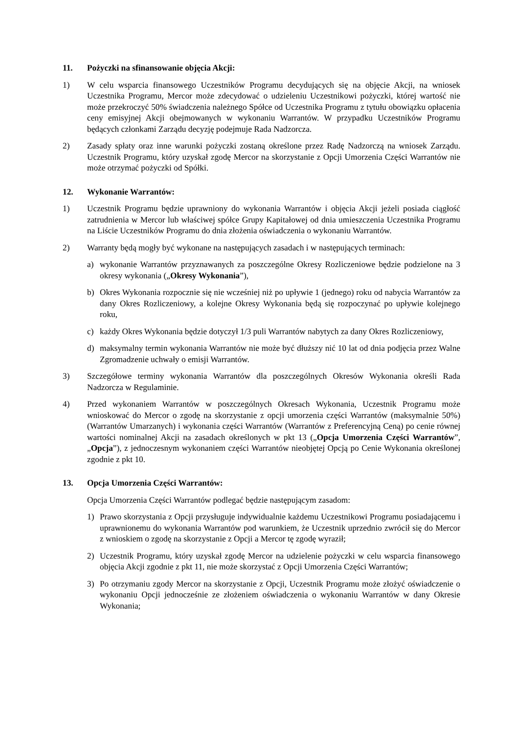11. Pożyczki na sfinansowanie objęcia Akcji:
1) W celu wsparcia finansowego Uczestników Programu decydujących się na objęcie Akcji, na wniosek Uczestnika Programu, Mercor może zdecydować o udzieleniu Uczestnikowi pożyczki, której wartość nie może przekroczyć 50% świadczenia należnego Spółce od Uczestnika Programu z tytułu obowiązku opłacenia ceny emisyjnej Akcji obejmowanych w wykonaniu Warrantów. W przypadku Uczestników Programu będących członkami Zarządu decyzję podejmuje Rada Nadzorcza.
2) Zasady spłaty oraz inne warunki pożyczki zostaną określone przez Radę Nadzorczą na wniosek Zarządu. Uczestnik Programu, który uzyskał zgodę Mercor na skorzystanie z Opcji Umorzenia Części Warrantów nie może otrzymać pożyczki od Spółki.
12. Wykonanie Warrantów:
1) Uczestnik Programu będzie uprawniony do wykonania Warrantów i objęcia Akcji jeżeli posiada ciągłość zatrudnienia w Mercor lub właściwej spółce Grupy Kapitałowej od dnia umieszczenia Uczestnika Programu na Liście Uczestników Programu do dnia złożenia oświadczenia o wykonaniu Warrantów.
2) Warranty będą mogły być wykonane na następujących zasadach i w następujących terminach:
a) wykonanie Warrantów przyznawanych za poszczególne Okresy Rozliczeniowe będzie podzielone na 3 okresy wykonania („Okresy Wykonania”),
b) Okres Wykonania rozpocznie się nie wcześniej niż po upływie 1 (jednego) roku od nabycia Warrantów za dany Okres Rozliczeniowy, a kolejne Okresy Wykonania będą się rozpoczynać po upływie kolejnego roku,
c) każdy Okres Wykonania będzie dotyczył 1/3 puli Warrantów nabytych za dany Okres Rozliczeniowy,
d) maksymalny termin wykonania Warrantów nie może być dłuższy nić 10 lat od dnia podjęcia przez Walne Zgromadzenie uchwały o emisji Warrantów.
3) Szczegółowe terminy wykonania Warrantów dla poszczególnych Okresów Wykonania określi Rada Nadzorcza w Regulaminie.
4) Przed wykonaniem Warrantów w poszczególnych Okresach Wykonania, Uczestnik Programu może wnioskować do Mercor o zgodę na skorzystanie z opcji umorzenia części Warrantów (maksymalnie 50%) (Warrantów Umarzanych) i wykonania części Warrantów (Warrantów z Preferencyjną Ceną) po cenie równej wartości nominalnej Akcji na zasadach określonych w pkt 13 („Opcja Umorzenia Części Warrantów”, „Opcja”), z jednoczesnym wykonaniem części Warrantów nieobjętej Opcją po Cenie Wykonania określonej zgodnie z pkt 10.
13. Opcja Umorzenia Części Warrantów:
Opcja Umorzenia Części Warrantów podlegać będzie następującym zasadom:
1) Prawo skorzystania z Opcji przysługuje indywidualnie każdemu Uczestnikowi Programu posiadającemu i uprawnionemu do wykonania Warrantów pod warunkiem, że Uczestnik uprzednio zwrócił się do Mercor z wnioskiem o zgodę na skorzystanie z Opcji a Mercor tę zgodę wyraził;
2) Uczestnik Programu, który uzyskał zgodę Mercor na udzielenie pożyczki w celu wsparcia finansowego objęcia Akcji zgodnie z pkt 11, nie może skorzystać z Opcji Umorzenia Części Warrantów;
3) Po otrzymaniu zgody Mercor na skorzystanie z Opcji, Uczestnik Programu może złożyć oświadczenie o wykonaniu Opcji jednocześnie ze złożeniem oświadczenia o wykonaniu Warrantów w dany Okresie Wykonania;